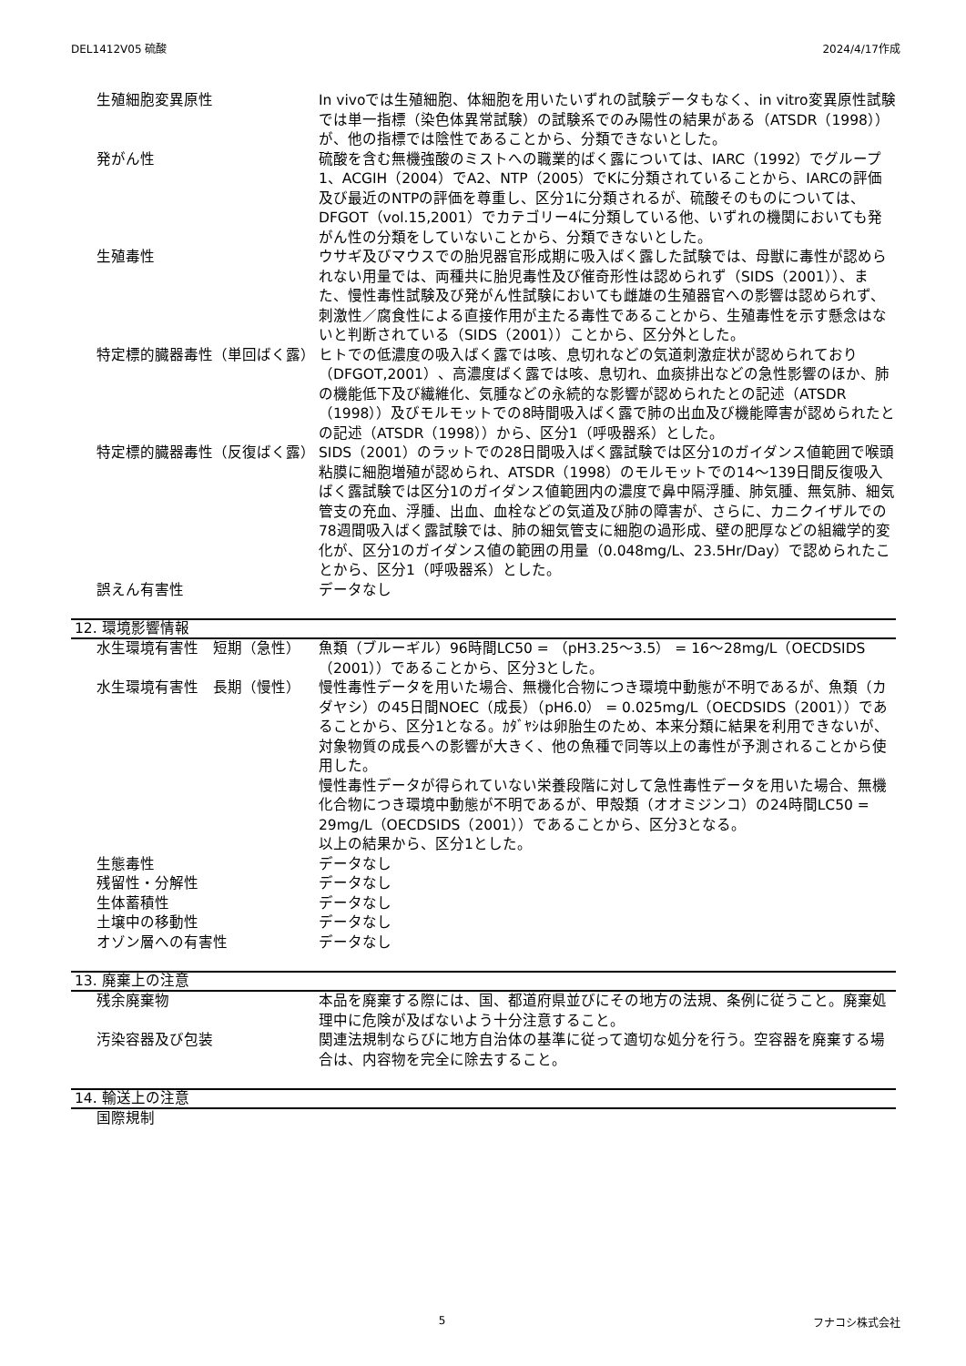DEL1412V05 硫酸 2024/4/17作成
生殖細胞変異原性 In vivoでは生殖細胞、体細胞を用いたいずれの試験データもなく、in vitro変異原性試験では単一指標（染色体異常試験）の試験系でのみ陽性の結果がある（ATSDR（1998））が、他の指標では陰性であることから、分類できないとした。
発がん性 硫酸を含む無機強酸のミストへの職業的ばく露については、IARC（1992）でグループ1、ACGIH（2004）でA2、NTP（2005）でKに分類されていることから、IARCの評価及び最近のNTPの評価を尊重し、区分1に分類されるが、硫酸そのものについては、DFGOT（vol.15,2001）でカテゴリー4に分類している他、いずれの機関においても発がん性の分類をしていないことから、分類できないとした。
生殖毒性 ウサギ及びマウスでの胎児器官形成期に吸入ばく露した試験では、母獣に毒性が認められない用量では、両種共に胎児毒性及び催奇形性は認められず（SIDS（2001））、また、慢性毒性試験及び発がん性試験においても雌雄の生殖器官への影響は認められず、刺激性／腐食性による直接作用が主たる毒性であることから、生殖毒性を示す懸念はないと判断されている（SIDS（2001））ことから、区分外とした。
特定標的臓器毒性（単回ばく露） ヒトでの低濃度の吸入ばく露では咳、息切れなどの気道刺激症状が認められており（DFGOT,2001）、高濃度ばく露では咳、息切れ、血痰排出などの急性影響のほか、肺の機能低下及び繊維化、気腫などの永続的な影響が認められたとの記述（ATSDR（1998））及びモルモットでの8時間吸入ばく露で肺の出血及び機能障害が認められたとの記述（ATSDR（1998））から、区分1（呼吸器系）とした。
特定標的臓器毒性（反復ばく露） SIDS（2001）のラットでの28日間吸入ばく露試験では区分1のガイダンス値範囲で喉頭粘膜に細胞増殖が認められ、ATSDR（1998）のモルモットでの14〜139日間反復吸入ばく露試験では区分1のガイダンス値範囲内の濃度で鼻中隔浮腫、肺気腫、無気肺、細気管支の充血、浮腫、出血、血栓などの気道及び肺の障害が、さらに、カニクイザルでの78週間吸入ばく露試験では、肺の細気管支に細胞の過形成、壁の肥厚などの組織学的変化が、区分1のガイダンス値の範囲の用量（0.048mg/L、23.5Hr/Day）で認められたことから、区分1（呼吸器系）とした。
誤えん有害性 データなし
12. 環境影響情報
水生環境有害性　短期（急性） 魚類（ブルーギル）96時間LC50 = （pH3.25〜3.5） = 16〜28mg/L（OECDSIDS（2001））であることから、区分3とした。
水生環境有害性　長期（慢性） 慢性毒性データを用いた場合、無機化合物につき環境中動態が不明であるが、魚類（カダヤシ）の45日間NOEC（成長）（pH6.0） = 0.025mg/L（OECDSIDS（2001））であることから、区分1となる。ｶﾀﾞﾔｼは卵胎生のため、本来分類に結果を利用できないが、対象物質の成長への影響が大きく、他の魚種で同等以上の毒性が予測されることから使用した。
慢性毒性データが得られていない栄養段階に対して急性毒性データを用いた場合、無機化合物につき環境中動態が不明であるが、甲殻類（オオミジンコ）の24時間LC50 = 29mg/L（OECDSIDS（2001））であることから、区分3となる。
以上の結果から、区分1とした。
生態毒性 データなし
残留性・分解性 データなし
生体蓄積性 データなし
土壌中の移動性 データなし
オゾン層への有害性 データなし
13. 廃棄上の注意
残余廃棄物 本品を廃棄する際には、国、都道府県並びにその地方の法規、条例に従うこと。廃棄処理中に危険が及ばないよう十分注意すること。
汚染容器及び包装 関連法規制ならびに地方自治体の基準に従って適切な処分を行う。空容器を廃棄する場合は、内容物を完全に除去すること。
14. 輸送上の注意
国際規制
5 フナコシ株式会社